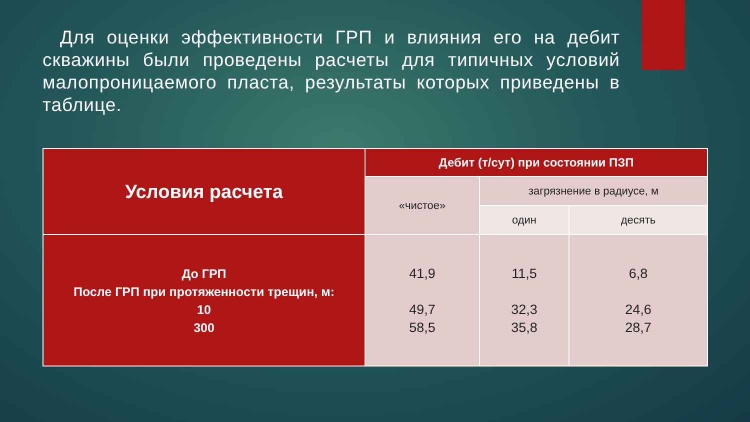Для оценки эффективности ГРП и влияния его на дебит скважины были проведены расчеты для типичных условий малопроницаемого пласта, результаты которых приведены в таблице.
| Условия расчета | Дебит (т/сут) при состоянии ПЗП | | |
| | «чистое» | загрязнение в радиусе, м | |
| | | один | десять |
| До ГРП После ГРП при протяженности трещин, м: 10 300 | 41,9 49,7 58,5 | 11,5 32,3 35,8 | 6,8 24,6 28,7 |